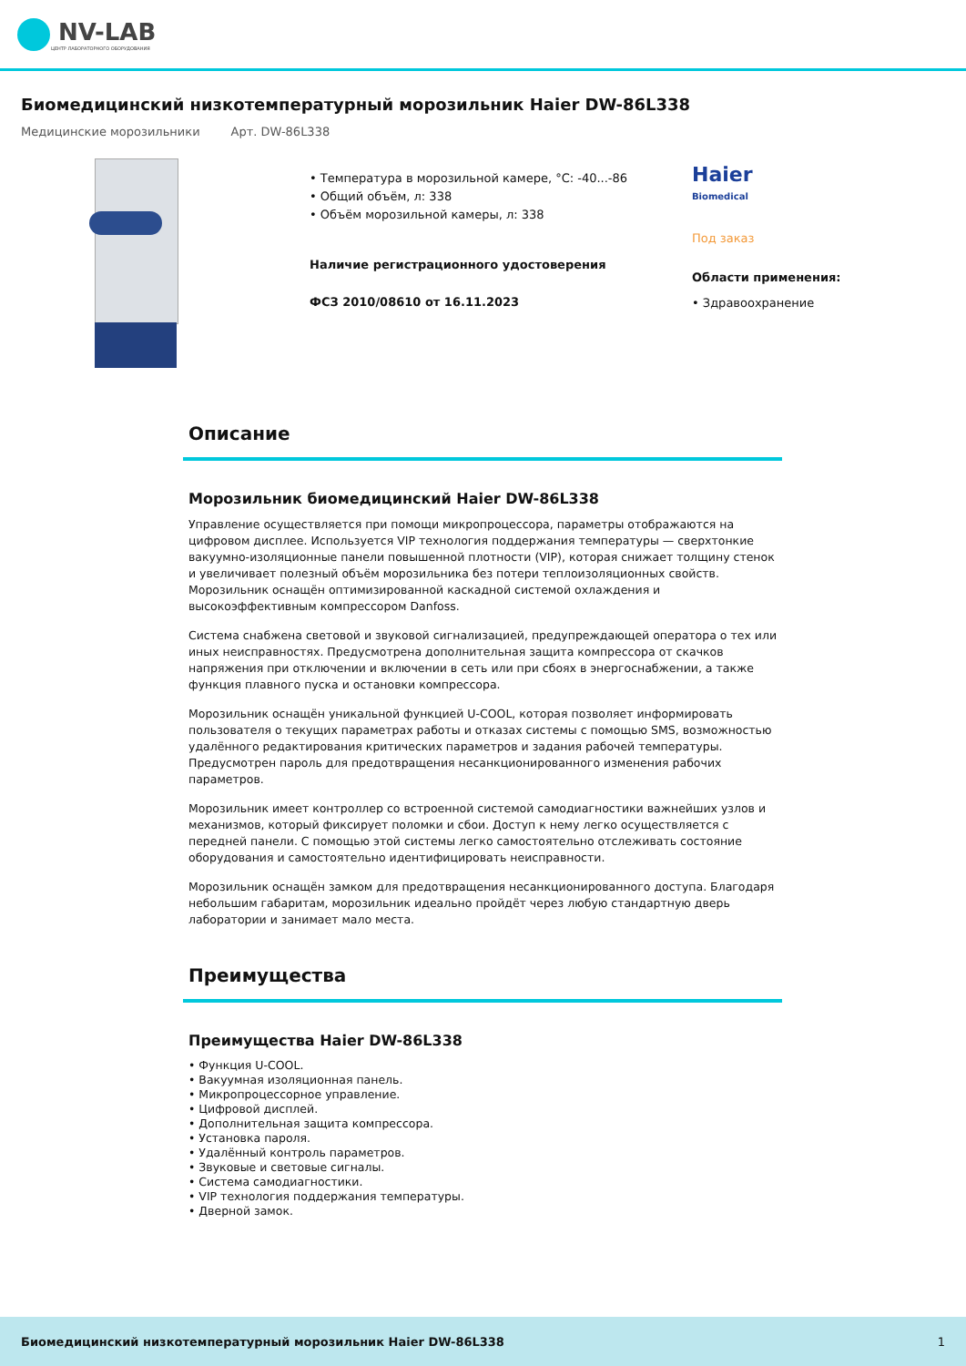NV-LAB
ЦЕНТР ЛАБОРАТОРНОГО ОБОРУДОВАНИЯ
Биомедицинский низкотемпературный морозильник Haier DW-86L338
Медицинские морозильники Арт. DW-86L338
• Температура в морозильной камере, °С: -40...-86
• Общий объём, л: 338
• Объём морозильной камеры, л: 338
Наличие регистрационного удостоверения
ФСЗ 2010/08610 от 16.11.2023
Haier
Biomedical
Под заказ
Области применения:
• Здравоохранение
Описание
Морозильник биомедицинский Haier DW-86L338
Управление осуществляется при помощи микропроцессора, параметры отображаются на цифровом дисплее. Используется VIP технология поддержания температуры — сверхтонкие вакуумно-изоляционные панели повышенной плотности (VIP), которая снижает толщину стенок и увеличивает полезный объём морозильника без потери теплоизоляционных свойств. Морозильник оснащён оптимизированной каскадной системой охлаждения и высокоэффективным компрессором Danfoss.
Система снабжена световой и звуковой сигнализацией, предупреждающей оператора о тех или иных неисправностях. Предусмотрена дополнительная защита компрессора от скачков напряжения при отключении и включении в сеть или при сбоях в энергоснабжении, а также функция плавного пуска и остановки компрессора.
Морозильник оснащён уникальной функцией U-COOL, которая позволяет информировать пользователя о текущих параметрах работы и отказах системы с помощью SMS, возможностью удалённого редактирования критических параметров и задания рабочей температуры. Предусмотрен пароль для предотвращения несанкционированного изменения рабочих параметров.
Морозильник имеет контроллер со встроенной системой самодиагностики важнейших узлов и механизмов, который фиксирует поломки и сбои. Доступ к нему легко осуществляется с передней панели. С помощью этой системы легко самостоятельно отслеживать состояние оборудования и самостоятельно идентифицировать неисправности.
Морозильник оснащён замком для предотвращения несанкционированного доступа. Благодаря небольшим габаритам, морозильник идеально пройдёт через любую стандартную дверь лаборатории и занимает мало места.
Преимущества
Преимущества Haier DW-86L338
• Функция U-COOL.
• Вакуумная изоляционная панель.
• Микропроцессорное управление.
• Цифровой дисплей.
• Дополнительная защита компрессора.
• Установка пароля.
• Удалённый контроль параметров.
• Звуковые и световые сигналы.
• Система самодиагностики.
• VIP технология поддержания температуры.
• Дверной замок.
Биомедицинский низкотемпературный морозильник Haier DW-86L338 1